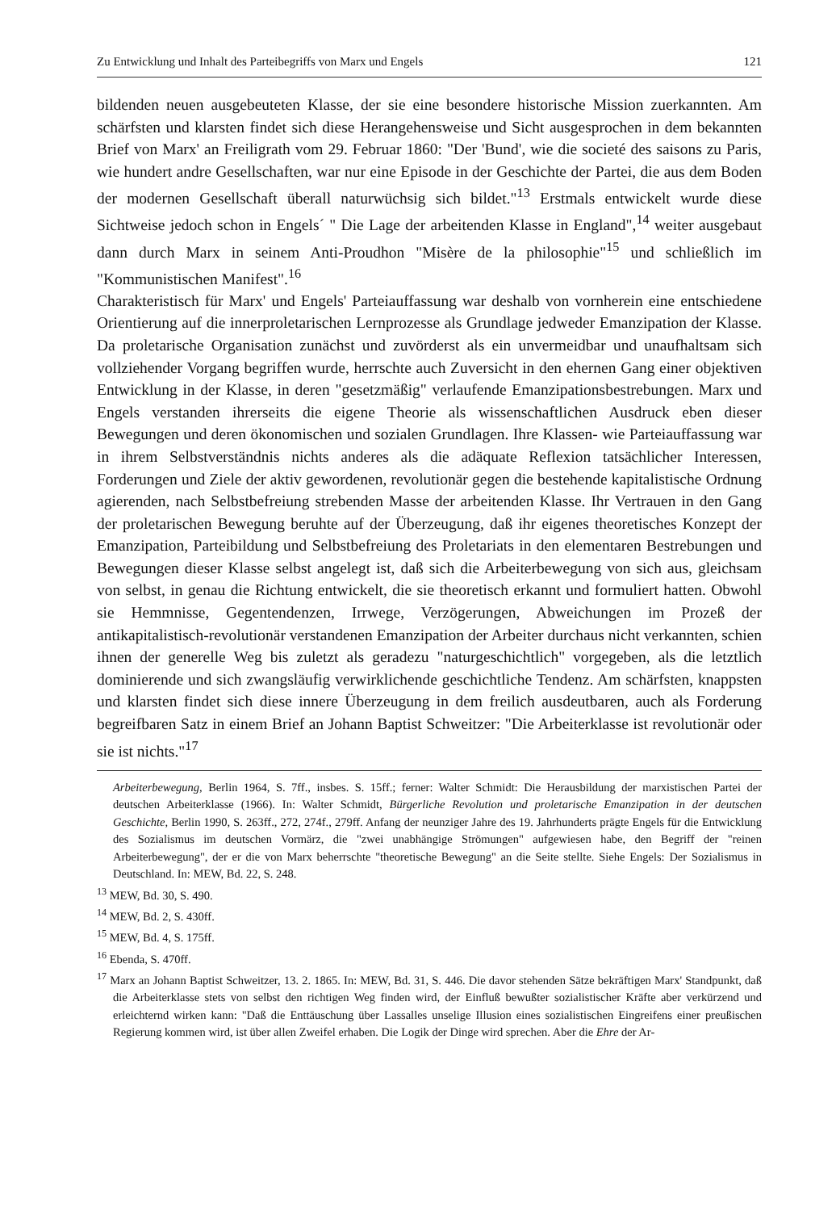Zu Entwicklung und Inhalt des Parteibegriffs von Marx und Engels 121
bildenden neuen ausgebeuteten Klasse, der sie eine besondere historische Mission zuerkannten. Am schärfsten und klarsten findet sich diese Herangehensweise und Sicht ausgesprochen in dem bekannten Brief von Marx' an Freiligrath vom 29. Februar 1860: "Der 'Bund', wie die societé des saisons zu Paris, wie hundert andre Gesellschaften, war nur eine Episode in der Geschichte der Partei, die aus dem Boden der modernen Gesellschaft überall naturwüchsig sich bildet."<sup>13</sup> Erstmals entwickelt wurde diese Sichtweise jedoch schon in Engels´ " Die Lage der arbeitenden Klasse in England",<sup>14</sup> weiter ausgebaut dann durch Marx in seinem Anti-Proudhon "Misère de la philosophie"<sup>15</sup> und schließlich im "Kommunistischen Manifest".<sup>16</sup>
Charakteristisch für Marx' und Engels' Parteiauffassung war deshalb von vornherein eine entschiedene Orientierung auf die innerproletarischen Lernprozesse als Grundlage jedweder Emanzipation der Klasse. Da proletarische Organisation zunächst und zuvörderst als ein unvermeidbar und unaufhaltsam sich vollziehender Vorgang begriffen wurde, herrschte auch Zuversicht in den ehernen Gang einer objektiven Entwicklung in der Klasse, in deren "gesetzmäßig" verlaufende Emanzipationsbestrebungen. Marx und Engels verstanden ihrerseits die eigene Theorie als wissenschaftlichen Ausdruck eben dieser Bewegungen und deren ökonomischen und sozialen Grundlagen. Ihre Klassen- wie Parteiauffassung war in ihrem Selbstverständnis nichts anderes als die adäquate Reflexion tatsächlicher Interessen, Forderungen und Ziele der aktiv gewordenen, revolutionär gegen die bestehende kapitalistische Ordnung agierenden, nach Selbstbefreiung strebenden Masse der arbeitenden Klasse. Ihr Vertrauen in den Gang der proletarischen Bewegung beruhte auf der Überzeugung, daß ihr eigenes theoretisches Konzept der Emanzipation, Parteibildung und Selbstbefreiung des Proletariats in den elementaren Bestrebungen und Bewegungen dieser Klasse selbst angelegt ist, daß sich die Arbeiterbewegung von sich aus, gleichsam von selbst, in genau die Richtung entwickelt, die sie theoretisch erkannt und formuliert hatten. Obwohl sie Hemmnisse, Gegentendenzen, Irrwege, Verzögerungen, Abweichungen im Prozeß der antikapitalistisch-revolutionär verstandenen Emanzipation der Arbeiter durchaus nicht verkannten, schien ihnen der generelle Weg bis zuletzt als geradezu "naturgeschichtlich" vorgegeben, als die letztlich dominierende und sich zwangsläufig verwirklichende geschichtliche Tendenz. Am schärfsten, knappsten und klarsten findet sich diese innere Überzeugung in dem freilich ausdeutbaren, auch als Forderung begreifbaren Satz in einem Brief an Johann Baptist Schweitzer: "Die Arbeiterklasse ist revolutionär oder sie ist nichts."<sup>17</sup>
Arbeiterbewegung, Berlin 1964, S. 7ff., insbes. S. 15ff.; ferner: Walter Schmidt: Die Herausbildung der marxistischen Partei der deutschen Arbeiterklasse (1966). In: Walter Schmidt, Bürgerliche Revolution und proletarische Emanzipation in der deutschen Geschichte, Berlin 1990, S. 263ff., 272, 274f., 279ff. Anfang der neunziger Jahre des 19. Jahrhunderts prägte Engels für die Entwicklung des Sozialismus im deutschen Vormärz, die "zwei unabhängige Strömungen" aufgewiesen habe, den Begriff der "reinen Arbeiterbewegung", der er die von Marx beherrschte "theoretische Bewegung" an die Seite stellte. Siehe Engels: Der Sozialismus in Deutschland. In: MEW, Bd. 22, S. 248.
<sup>13</sup> MEW, Bd. 30, S. 490.
<sup>14</sup> MEW, Bd. 2, S. 430ff.
<sup>15</sup> MEW, Bd. 4, S. 175ff.
<sup>16</sup> Ebenda, S. 470ff.
<sup>17</sup> Marx an Johann Baptist Schweitzer, 13. 2. 1865. In: MEW, Bd. 31, S. 446. Die davor stehenden Sätze bekräftigen Marx' Standpunkt, daß die Arbeiterklasse stets von selbst den richtigen Weg finden wird, der Einfluß bewußter sozialistischer Kräfte aber verkürzend und erleichternd wirken kann: "Daß die Enttäuschung über Lassalles unselige Illusion eines sozialistischen Eingreifens einer preußischen Regierung kommen wird, ist über allen Zweifel erhaben. Die Logik der Dinge wird sprechen. Aber die Ehre der Ar-